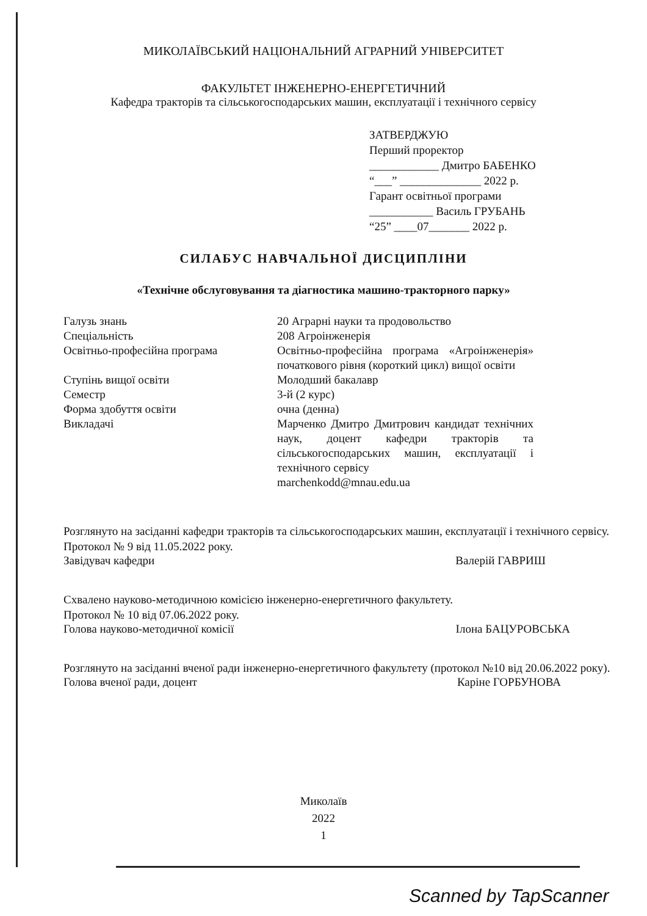МИКОЛАЇВСЬКИЙ НАЦІОНАЛЬНИЙ АГРАРНИЙ УНІВЕРСИТЕТ
ФАКУЛЬТЕТ ІНЖЕНЕРНО-ЕНЕРГЕТИЧНИЙ
Кафедра тракторів та сільськогосподарських машин, експлуатації і технічного сервісу
ЗАТВЕРДЖУЮ
Перший проректор
____________ Дмитро БАБЕНКО
“___” ______________ 2022 р.
Гарант освітньої програми
___________ Василь ГРУБАНЬ
“25” ____07_______ 2022 р.
СИЛАБУС НАВЧАЛЬНОЇ ДИСЦИПЛІНИ
«Технічне обслуговування та діагностика машино-тракторного парку»
| Галузь знань | 20 Аграрні науки та продовольство |
| Спеціальність | 208 Агроінженерія |
| Освітньо-професійна програма | Освітньо-професійна програма «Агроінженерія» початкового рівня (короткий цикл) вищої освіти |
| Ступінь вищої освіти | Молодший бакалавр |
| Семестр | 3-й (2 курс) |
| Форма здобуття освіти | очна (денна) |
| Викладачі | Марченко Дмитро Дмитрович кандидат технічних наук, доцент кафедри тракторів та сільськогосподарських машин, експлуатації і технічного сервісу marchenkodd@mnau.edu.ua |
Розглянуто на засіданні кафедри тракторів та сільськогосподарських машин, експлуатації і технічного сервісу.
Протокол № 9 від 11.05.2022 року.
Завідувач кафедри Валерій ГАВРИШ
Схвалено науково-методичною комісією інженерно-енергетичного факультету.
Протокол № 10 від 07.06.2022 року.
Голова науково-методичної комісії Ілона БАЦУРОВСЬКА
Розглянуто на засіданні вченої ради інженерно-енергетичного факультету (протокол №10 від 20.06.2022 року).
Голова вченої ради, доцент Каріне ГОРБУНОВА
Миколаїв
2022
1
Scanned by TapScanner